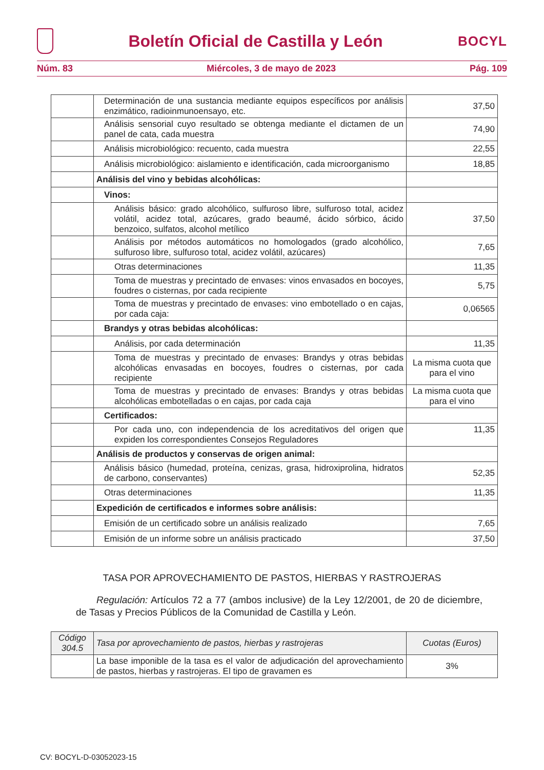Boletín Oficial de Castilla y León
BOCYL
Núm. 83 Miércoles, 3 de mayo de 2023 Pág. 109
| | Determinación de una sustancia mediante equipos específicos por análisis enzimático, radioinmunoensayo, etc. | 37,50 |
| | Análisis sensorial cuyo resultado se obtenga mediante el dictamen de un panel de cata, cada muestra | 74,90 |
| | Análisis microbiológico: recuento, cada muestra | 22,55 |
| | Análisis microbiológico: aislamiento e identificación, cada microorganismo | 18,85 |
| | Análisis del vino y bebidas alcohólicas: | |
| | Vinos: | |
| | Análisis básico: grado alcohólico, sulfuroso libre, sulfuroso total, acidez volátil, acidez total, azúcares, grado beaumé, ácido sórbico, ácido benzoico, sulfatos, alcohol metílico | 37,50 |
| | Análisis por métodos automáticos no homologados (grado alcohólico, sulfuroso libre, sulfuroso total, acidez volátil, azúcares) | 7,65 |
| | Otras determinaciones | 11,35 |
| | Toma de muestras y precintado de envases: vinos envasados en bocoyes, foudres o cisternas, por cada recipiente | 5,75 |
| | Toma de muestras y precintado de envases: vino embotellado o en cajas, por cada caja: | 0,06565 |
| | Brandys y otras bebidas alcohólicas: | |
| | Análisis, por cada determinación | 11,35 |
| | Toma de muestras y precintado de envases: Brandys y otras bebidas alcohólicas envasadas en bocoyes, foudres o cisternas, por cada recipiente | La misma cuota que para el vino |
| | Toma de muestras y precintado de envases: Brandys y otras bebidas alcohólicas embotelladas o en cajas, por cada caja | La misma cuota que para el vino |
| | Certificados: | |
| | Por cada uno, con independencia de los acreditativos del origen que expiden los correspondientes Consejos Reguladores | 11,35 |
| | Análisis de productos y conservas de origen animal: | |
| | Análisis básico (humedad, proteína, cenizas, grasa, hidroxiprolina, hidratos de carbono, conservantes) | 52,35 |
| | Otras determinaciones | 11,35 |
| | Expedición de certificados e informes sobre análisis: | |
| | Emisión de un certificado sobre un análisis realizado | 7,65 |
| | Emisión de un informe sobre un análisis practicado | 37,50 |
TASA POR APROVECHAMIENTO DE PASTOS, HIERBAS Y RASTROJERAS
Regulación: Artículos 72 a 77 (ambos inclusive) de la Ley 12/2001, de 20 de diciembre, de Tasas y Precios Públicos de la Comunidad de Castilla y León.
| Código 304.5 | Tasa por aprovechamiento de pastos, hierbas y rastrojeras | Cuotas (Euros) |
| --- | --- | --- |
| | La base imponible de la tasa es el valor de adjudicación del aprovechamiento de pastos, hierbas y rastrojeras. El tipo de gravamen es | 3% |
CV: BOCYL-D-03052023-15